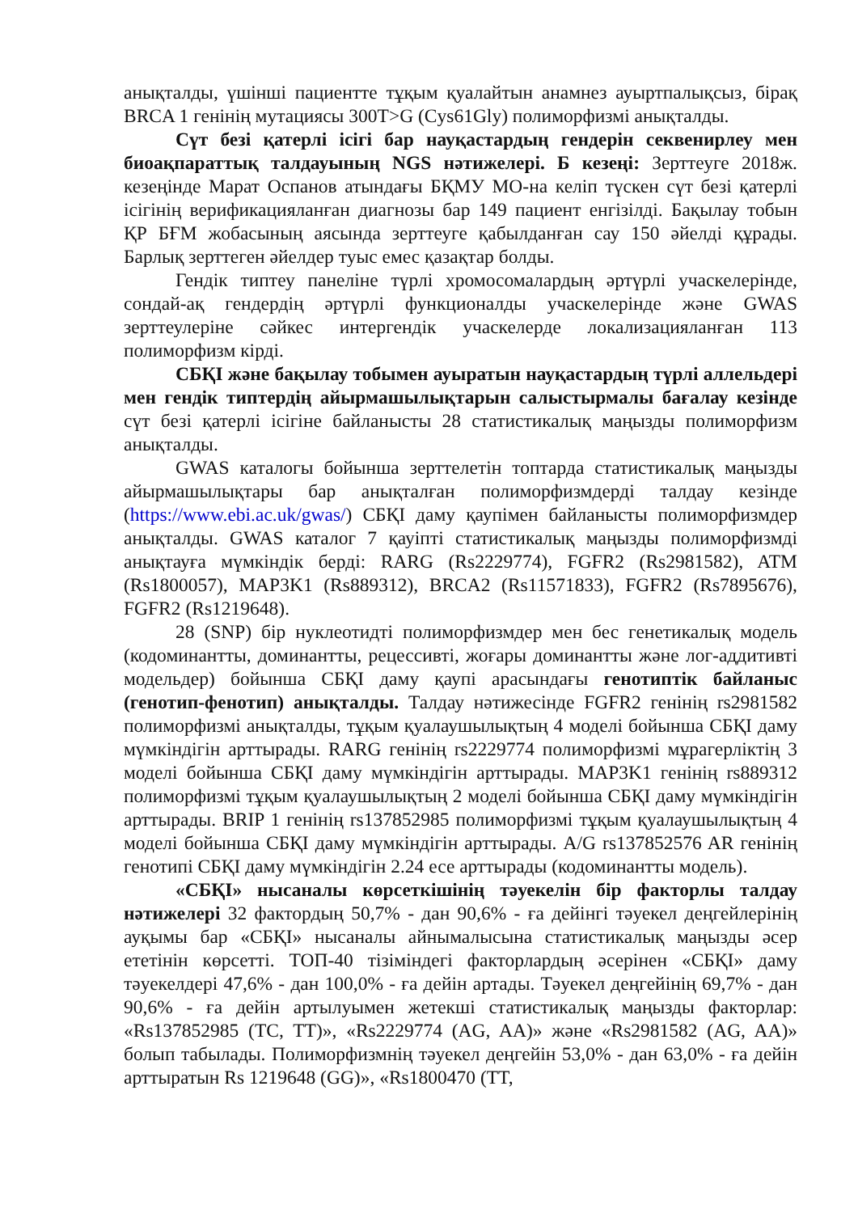анықталды, үшінші пациентте тұқым қуалайтын анамнез ауыртпалықсыз, бірақ BRCA 1 генінің мутациясы 300T>G (Cys61Gly) полиморфизмі анықталды.
Сүт безі қатерлі ісігі бар науқастардың гендерін секвенирлеу мен биоақпараттық талдауының NGS нәтижелері. Б кезеңі: Зерттеуге 2018ж. кезеңінде Марат Оспанов атындағы БҚМУ МО-на келіп түскен сүт безі қатерлі ісігінің верификацияланған диагнозы бар 149 пациент енгізілді. Бақылау тобын ҚР БҒМ жобасының аясында зерттеуге қабылданған сау 150 әйелді құрады. Барлық зерттеген әйелдер туыс емес қазақтар болды.
Гендік типтеу панеліне түрлі хромосомалардың әртүрлі учаскелерінде, сондай-ақ гендердің әртүрлі функционалды учаскелерінде және GWAS зерттеулеріне сәйкес интергендік учаскелерде локализацияланған 113 полиморфизм кірді.
СБҚІ және бақылау тобымен ауыратын науқастардың түрлі аллельдері мен гендік типтердің айырмашылықтарын салыстырмалы бағалау кезінде сүт безі қатерлі ісігіне байланысты 28 статистикалық маңызды полиморфизм анықталды.
GWAS каталогы бойынша зерттелетін топтарда статистикалық маңызды айырмашылықтары бар анықталған полиморфизмдерді талдау кезінде (https://www.ebi.ac.uk/gwas/) СБҚІ даму қаупімен байланысты полиморфизмдер анықталды. GWAS каталог 7 қауіпті статистикалық маңызды полиморфизмді анықтауға мүмкіндік берді: RARG (Rs2229774), FGFR2 (Rs2981582), ATM (Rs1800057), MAP3K1 (Rs889312), BRCA2 (Rs11571833), FGFR2 (Rs7895676), FGFR2 (Rs1219648).
28 (SNP) бір нуклеотидті полиморфизмдер мен бес генетикалық модель (кодоминантты, доминантты, рецессивті, жоғары доминантты және лог-аддитивті модельдер) бойынша СБҚІ даму қаупі арасындағы генотиптік байланыс (генотип-фенотип) анықталды. Талдау нәтижесінде FGFR2 генінің rs2981582 полиморфизмі анықталды, тұқым қуалаушылықтың 4 моделі бойынша СБҚІ даму мүмкіндігін арттырады. RARG генінің rs2229774 полиморфизмі мұрагерліктің 3 моделі бойынша СБҚІ даму мүмкіндігін арттырады. MAP3K1 генінің rs889312 полиморфизмі тұқым қуалаушылықтың 2 моделі бойынша СБҚІ даму мүмкіндігін арттырады. BRIP 1 генінің rs137852985 полиморфизмі тұқым қуалаушылықтың 4 моделі бойынша СБҚІ даму мүмкіндігін арттырады. A/G rs137852576 AR генінің генотипі СБҚІ даму мүмкіндігін 2.24 есе арттырады (кодоминантты модель).
«СБҚІ» нысаналы көрсеткішінің тәуекелін бір факторлы талдау нәтижелері 32 фактордың 50,7% - дан 90,6% - ға дейінгі тәуекел деңгейлерінің ауқымы бар «СБҚІ» нысаналы айнымалысына статистикалық маңызды әсер ететінін көрсетті. ТОП-40 тізіміндегі факторлардың әсерінен «СБҚІ» даму тәуекелдері 47,6% - дан 100,0% - ға дейін артады. Тәуекел деңгейінің 69,7% - дан 90,6% - ға дейін артылуымен жетекші статистикалық маңызды факторлар: «Rs137852985 (TC, TT)», «Rs2229774 (AG, AA)» және «Rs2981582 (AG, AA)» болып табылады. Полиморфизмнің тәуекел деңгейін 53,0% - дан 63,0% - ға дейін арттыратын Rs 1219648 (GG)», «Rs1800470 (TT,